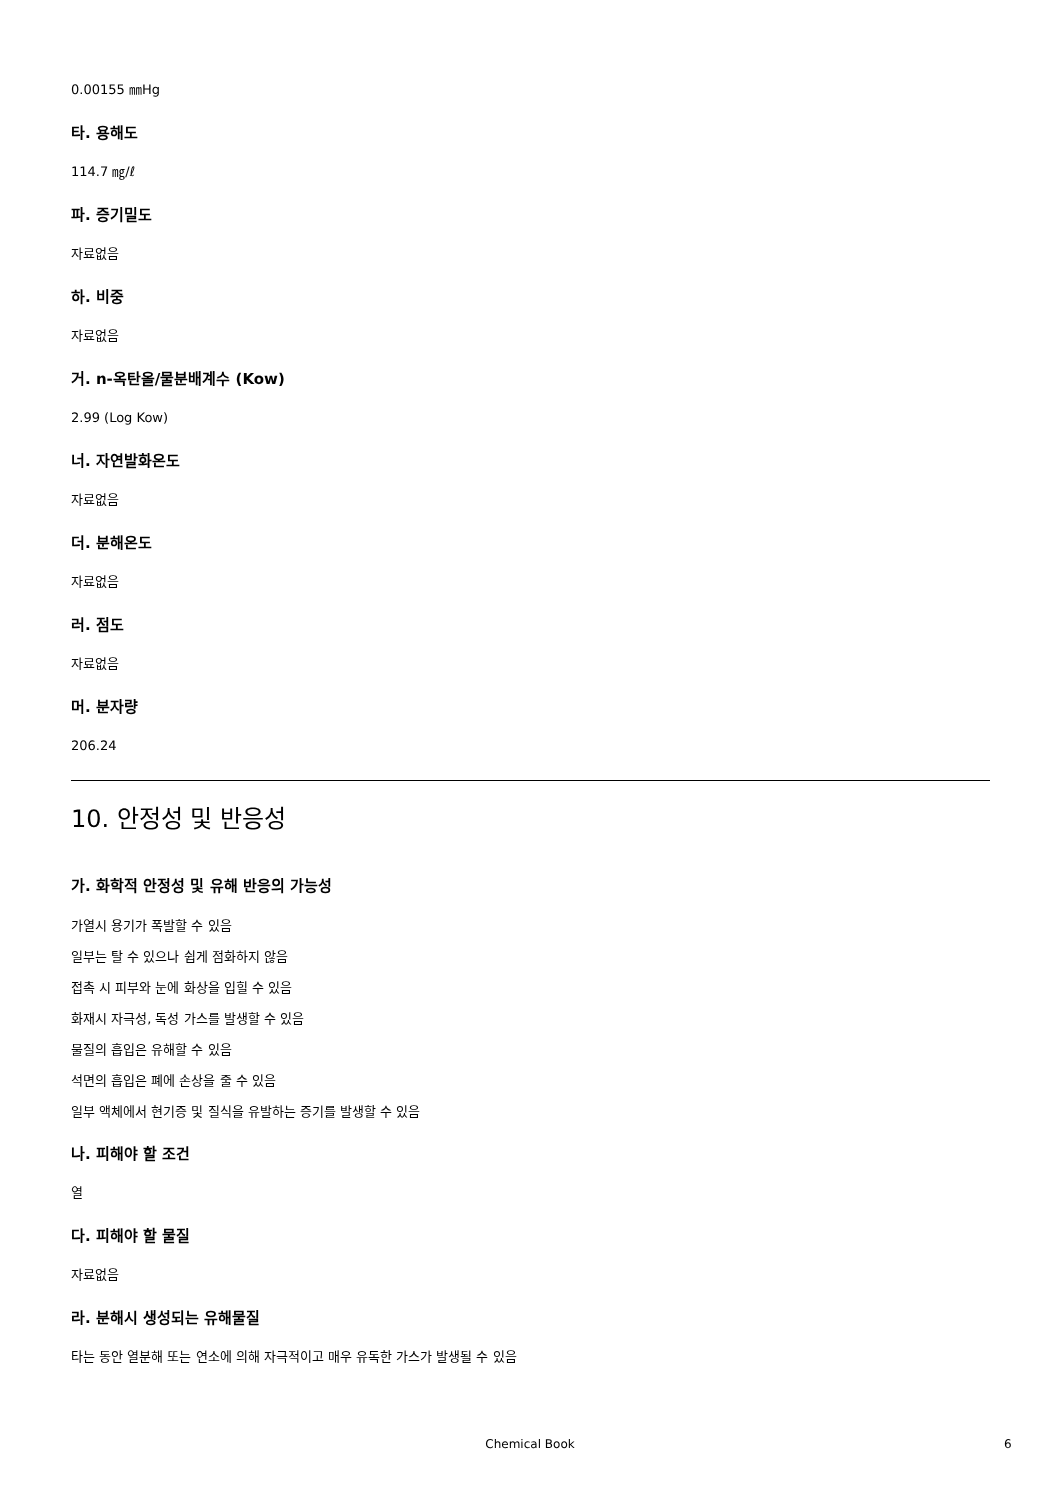0.00155 ㎜Hg
타. 용해도
114.7 ㎎/ℓ
파. 증기밀도
자료없음
하. 비중
자료없음
거. n-옥탄올/물분배계수 (Kow)
2.99 (Log Kow)
너. 자연발화온도
자료없음
더. 분해온도
자료없음
러. 점도
자료없음
머. 분자량
206.24
10. 안정성 및 반응성
가. 화학적 안정성 및 유해 반응의 가능성
가열시 용기가 폭발할 수 있음
일부는 탈 수 있으나 쉽게 점화하지 않음
접촉 시 피부와 눈에 화상을 입힐 수 있음
화재시 자극성, 독성 가스를 발생할 수 있음
물질의 흡입은 유해할 수 있음
석면의 흡입은 폐에 손상을 줄 수 있음
일부 액체에서 현기증 및 질식을 유발하는 증기를 발생할 수 있음
나. 피해야 할 조건
열
다. 피해야 할 물질
자료없음
라. 분해시 생성되는 유해물질
타는 동안 열분해 또는 연소에 의해 자극적이고 매우 유독한 가스가 발생될 수 있음
Chemical Book 6